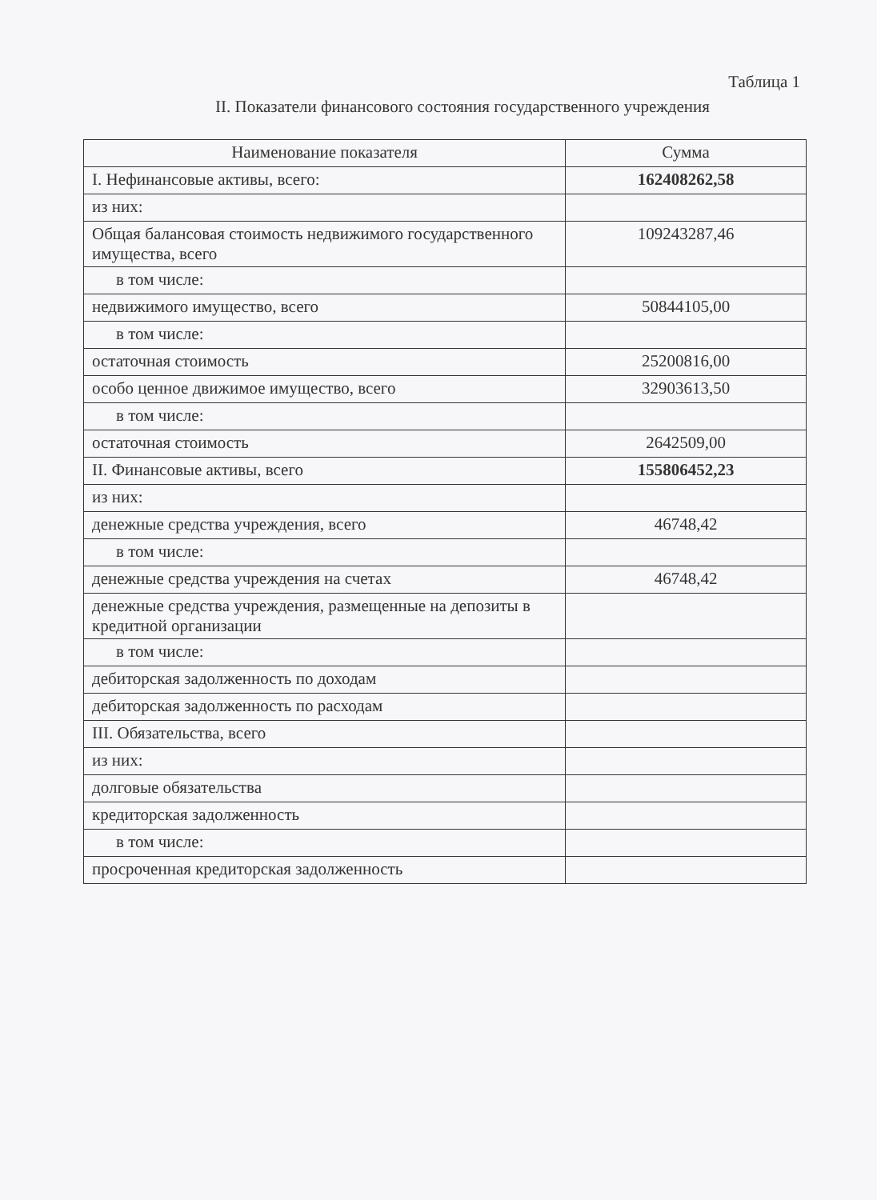Таблица 1
II. Показатели финансового состояния государственного учреждения
| Наименование показателя | Сумма |
| --- | --- |
| I. Нефинансовые активы, всего: | 162408262,58 |
| из них: | |
| Общая балансовая стоимость недвижимого государственного имущества, всего | 109243287,46 |
| в том числе: | |
| недвижимого имущество, всего | 50844105,00 |
| в том числе: | |
| остаточная стоимость | 25200816,00 |
| особо ценное движимое имущество, всего | 32903613,50 |
| в том числе: | |
| остаточная стоимость | 2642509,00 |
| II. Финансовые активы, всего | 155806452,23 |
| из них: | |
| денежные средства учреждения, всего | 46748,42 |
| в том числе: | |
| денежные средства учреждения на счетах | 46748,42 |
| денежные средства учреждения, размещенные на депозиты в кредитной организации | |
| в том числе: | |
| дебиторская задолженность по доходам | |
| дебиторская задолженность по расходам | |
| III. Обязательства, всего | |
| из них: | |
| долговые обязательства | |
| кредиторская задолженность | |
| в том числе: | |
| просроченная кредиторская задолженность | |